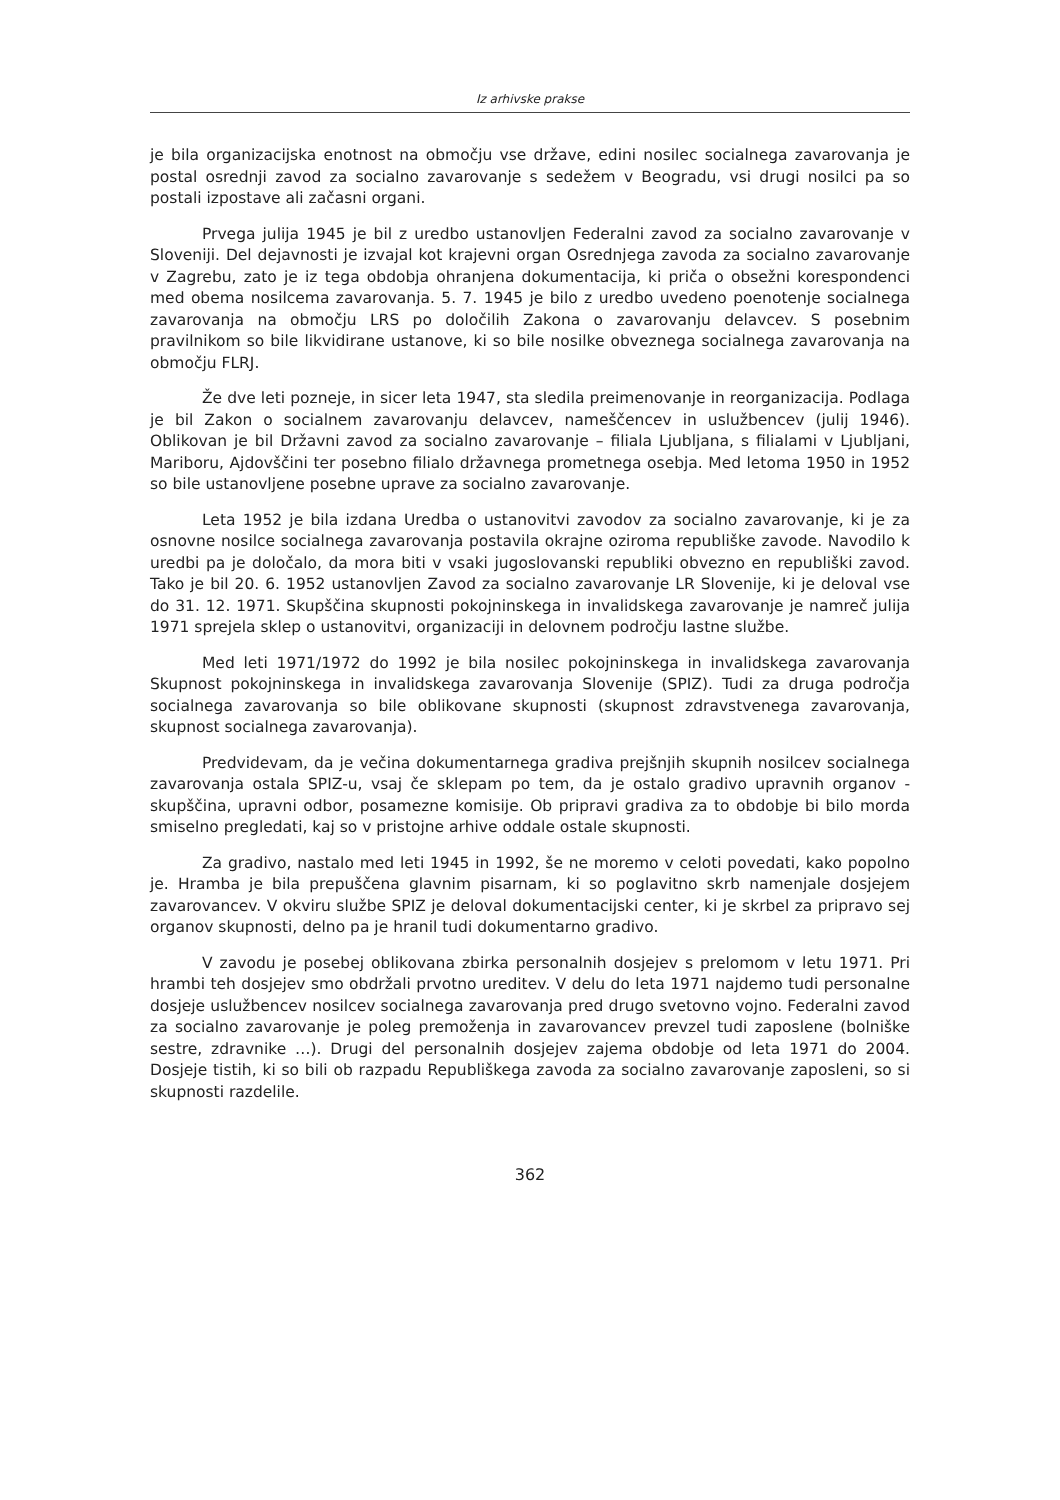Iz arhivske prakse
je bila organizacijska enotnost na območju vse države, edini nosilec socialnega zavarovanja je postal osrednji zavod za socialno zavarovanje s sedežem v Beogradu, vsi drugi nosilci pa so postali izpostave ali začasni organi.
Prvega julija 1945 je bil z uredbo ustanovljen Federalni zavod za socialno zavarovanje v Sloveniji. Del dejavnosti je izvajal kot krajevni organ Osrednjega zavoda za socialno zavarovanje v Zagrebu, zato je iz tega obdobja ohranjena dokumentacija, ki priča o obsežni korespondenci med obema nosilcema zavarovanja. 5. 7. 1945 je bilo z uredbo uvedeno poenotenje socialnega zavarovanja na območju LRS po določilih Zakona o zavarovanju delavcev. S posebnim pravilnikom so bile likvidirane ustanove, ki so bile nosilke obveznega socialnega zavarovanja na območju FLRJ.
Že dve leti pozneje, in sicer leta 1947, sta sledila preimenovanje in reorganizacija. Podlaga je bil Zakon o socialnem zavarovanju delavcev, nameščencev in uslužbencev (julij 1946). Oblikovan je bil Državni zavod za socialno zavarovanje – filiala Ljubljana, s filialami v Ljubljani, Mariboru, Ajdovščini ter posebno filialo državnega prometnega osebja. Med letoma 1950 in 1952 so bile ustanovljene posebne uprave za socialno zavarovanje.
Leta 1952 je bila izdana Uredba o ustanovitvi zavodov za socialno zavarovanje, ki je za osnovne nosilce socialnega zavarovanja postavila okrajne oziroma republiške zavode. Navodilo k uredbi pa je določalo, da mora biti v vsaki jugoslovanski republiki obvezno en republiški zavod. Tako je bil 20. 6. 1952 ustanovljen Zavod za socialno zavarovanje LR Slovenije, ki je deloval vse do 31. 12. 1971. Skupščina skupnosti pokojninskega in invalidskega zavarovanje je namreč julija 1971 sprejela sklep o ustanovitvi, organizaciji in delovnem področju lastne službe.
Med leti 1971/1972 do 1992 je bila nosilec pokojninskega in invalidskega zavarovanja Skupnost pokojninskega in invalidskega zavarovanja Slovenije (SPIZ). Tudi za druga področja socialnega zavarovanja so bile oblikovane skupnosti (skupnost zdravstvenega zavarovanja, skupnost socialnega zavarovanja).
Predvidevam, da je večina dokumentarnega gradiva prejšnjih skupnih nosilcev socialnega zavarovanja ostala SPIZ-u, vsaj če sklepam po tem, da je ostalo gradivo upravnih organov - skupščina, upravni odbor, posamezne komisije. Ob pripravi gradiva za to obdobje bi bilo morda smiselno pregledati, kaj so v pristojne arhive oddale ostale skupnosti.
Za gradivo, nastalo med leti 1945 in 1992, še ne moremo v celoti povedati, kako popolno je. Hramba je bila prepuščena glavnim pisarnam, ki so poglavitno skrb namenjale dosjejem zavarovancev. V okviru službe SPIZ je deloval dokumentacijski center, ki je skrbel za pripravo sej organov skupnosti, delno pa je hranil tudi dokumentarno gradivo.
V zavodu je posebej oblikovana zbirka personalnih dosjejev s prelomom v letu 1971. Pri hrambi teh dosjejev smo obdržali prvotno ureditev. V delu do leta 1971 najdemo tudi personalne dosjeje uslužbencev nosilcev socialnega zavarovanja pred drugo svetovno vojno. Federalni zavod za socialno zavarovanje je poleg premoženja in zavarovancev prevzel tudi zaposlene (bolniške sestre, zdravnike …). Drugi del personalnih dosjejev zajema obdobje od leta 1971 do 2004. Dosjeje tistih, ki so bili ob razpadu Republiškega zavoda za socialno zavarovanje zaposleni, so si skupnosti razdelile.
362